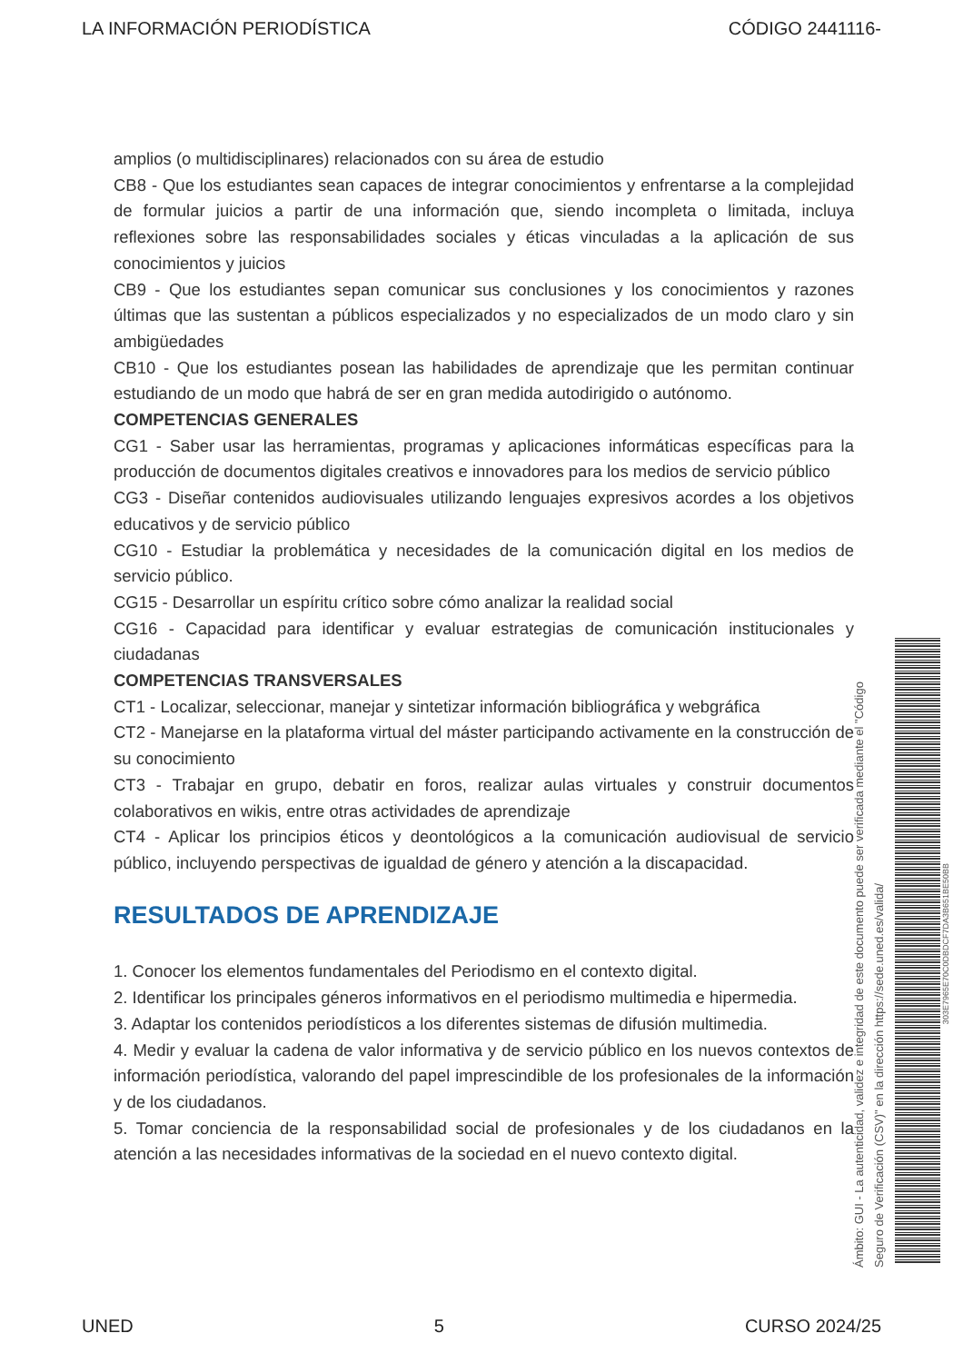LA INFORMACIÓN PERIODÍSTICA CÓDIGO 2441116-
amplios (o multidisciplinares) relacionados con su área de estudio
CB8 - Que los estudiantes sean capaces de integrar conocimientos y enfrentarse a la complejidad de formular juicios a partir de una información que, siendo incompleta o limitada, incluya reflexiones sobre las responsabilidades sociales y éticas vinculadas a la aplicación de sus conocimientos y juicios
CB9 - Que los estudiantes sepan comunicar sus conclusiones y los conocimientos y razones últimas que las sustentan a públicos especializados y no especializados de un modo claro y sin ambigüedades
CB10 - Que los estudiantes posean las habilidades de aprendizaje que les permitan continuar estudiando de un modo que habrá de ser en gran medida autodirigido o autónomo.
COMPETENCIAS GENERALES
CG1 - Saber usar las herramientas, programas y aplicaciones informáticas específicas para la producción de documentos digitales creativos e innovadores para los medios de servicio público
CG3 - Diseñar contenidos audiovisuales utilizando lenguajes expresivos acordes a los objetivos educativos y de servicio público
CG10 - Estudiar la problemática y necesidades de la comunicación digital en los medios de servicio público.
CG15 - Desarrollar un espíritu crítico sobre cómo analizar la realidad social
CG16 - Capacidad para identificar y evaluar estrategias de comunicación institucionales y ciudadanas
COMPETENCIAS TRANSVERSALES
CT1 - Localizar, seleccionar, manejar y sintetizar información bibliográfica y webgráfica
CT2 - Manejarse en la plataforma virtual del máster participando activamente en la construcción de su conocimiento
CT3 - Trabajar en grupo, debatir en foros, realizar aulas virtuales y construir documentos colaborativos en wikis, entre otras actividades de aprendizaje
CT4 - Aplicar los principios éticos y deontológicos a la comunicación audiovisual de servicio público, incluyendo perspectivas de igualdad de género y atención a la discapacidad.
RESULTADOS DE APRENDIZAJE
1. Conocer los elementos fundamentales del Periodismo en el contexto digital.
2. Identificar los principales géneros informativos en el periodismo multimedia e hipermedia.
3. Adaptar los contenidos periodísticos a los diferentes sistemas de difusión multimedia.
4. Medir y evaluar la cadena de valor informativa y de servicio público en los nuevos contextos de información periodística, valorando del papel imprescindible de los profesionales de la información y de los ciudadanos.
5. Tomar conciencia de la responsabilidad social de profesionales y de los ciudadanos en la atención a las necesidades informativas de la sociedad en el nuevo contexto digital.
Ámbito: GUI - La autenticidad, validez e integridad de este documento puede ser verificada mediante el "Código Seguro de Verificación (CSV)" en la dirección https://sede.uned.es/valida/
303E7965E70C0DBDCF7DA3B651BE50BB
UNED 5 CURSO 2024/25